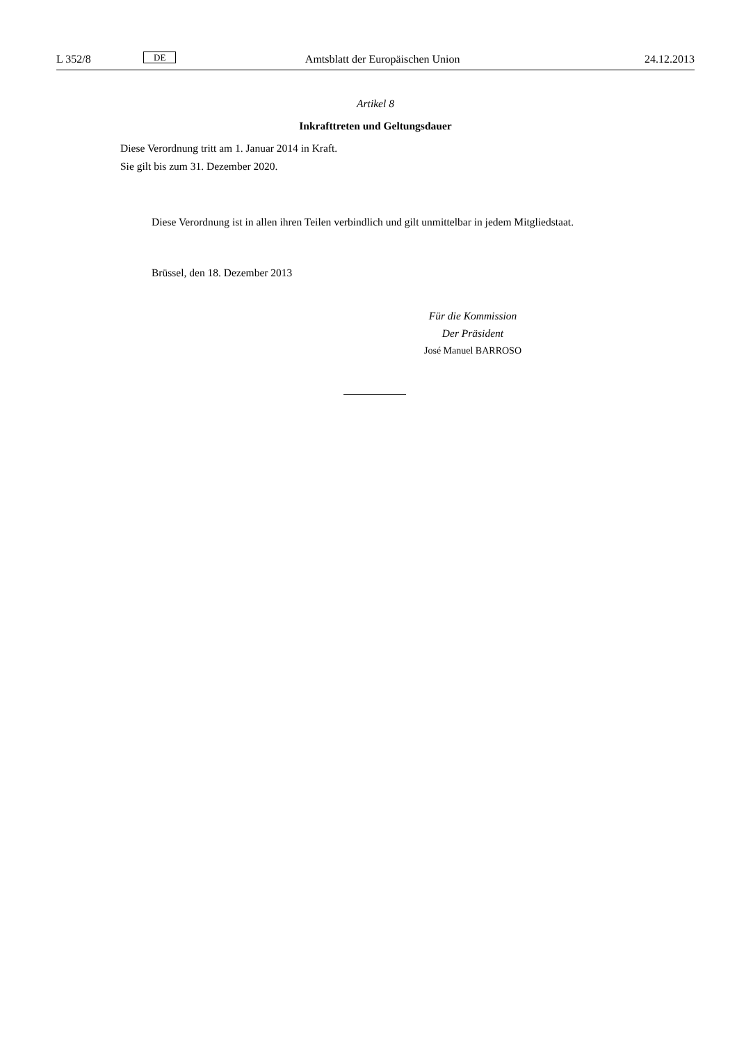L 352/8 DE Amtsblatt der Europäischen Union 24.12.2013
Artikel 8
Inkrafttreten und Geltungsdauer
Diese Verordnung tritt am 1. Januar 2014 in Kraft.
Sie gilt bis zum 31. Dezember 2020.
Diese Verordnung ist in allen ihren Teilen verbindlich und gilt unmittelbar in jedem Mitgliedstaat.
Brüssel, den 18. Dezember 2013
Für die Kommission
Der Präsident
José Manuel BARROSO